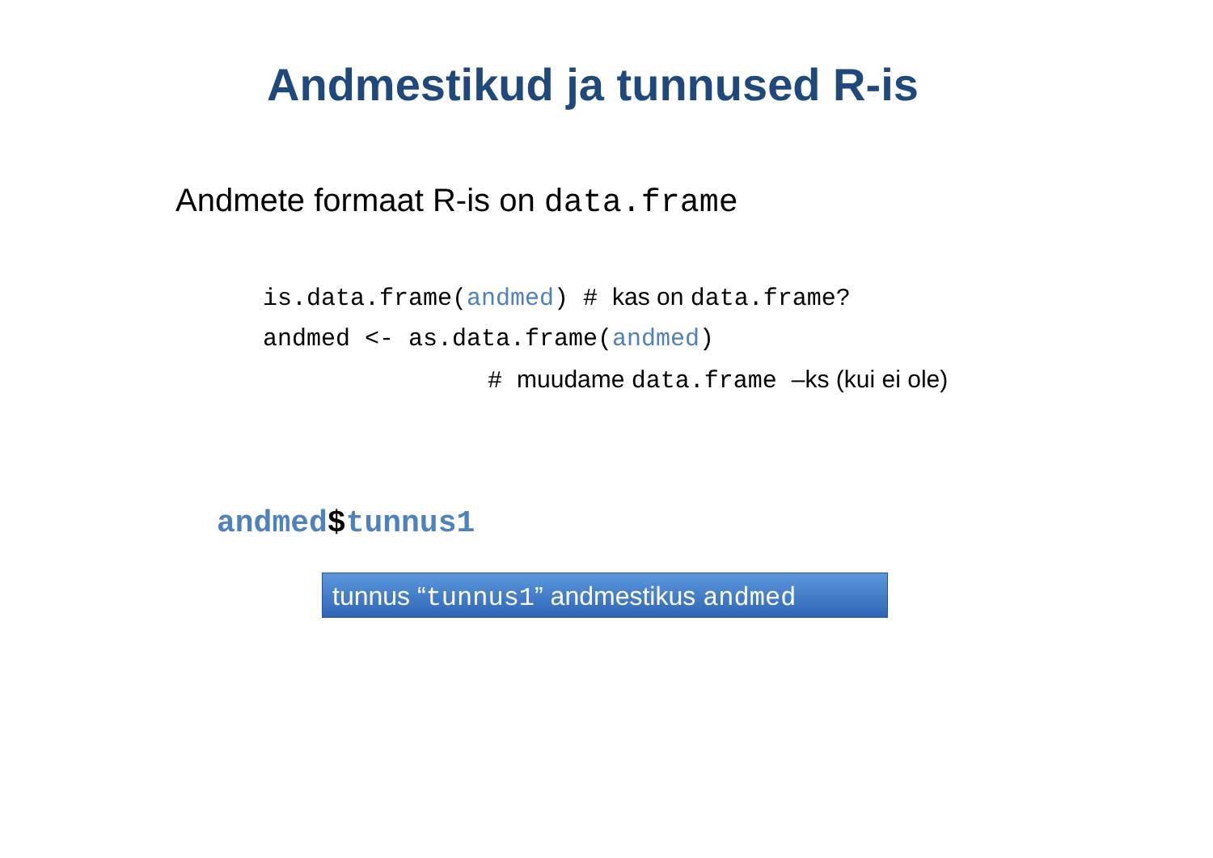Andmestikud ja tunnused R-is
Andmete formaat R-is on data.frame
is.data.frame(andmed) # kas on data.frame?
andmed <- as.data.frame(andmed)
# muudame data.frame –ks (kui ei ole)
andmed$tunnus1
tunnus “tunnus1” andmestikus andmed